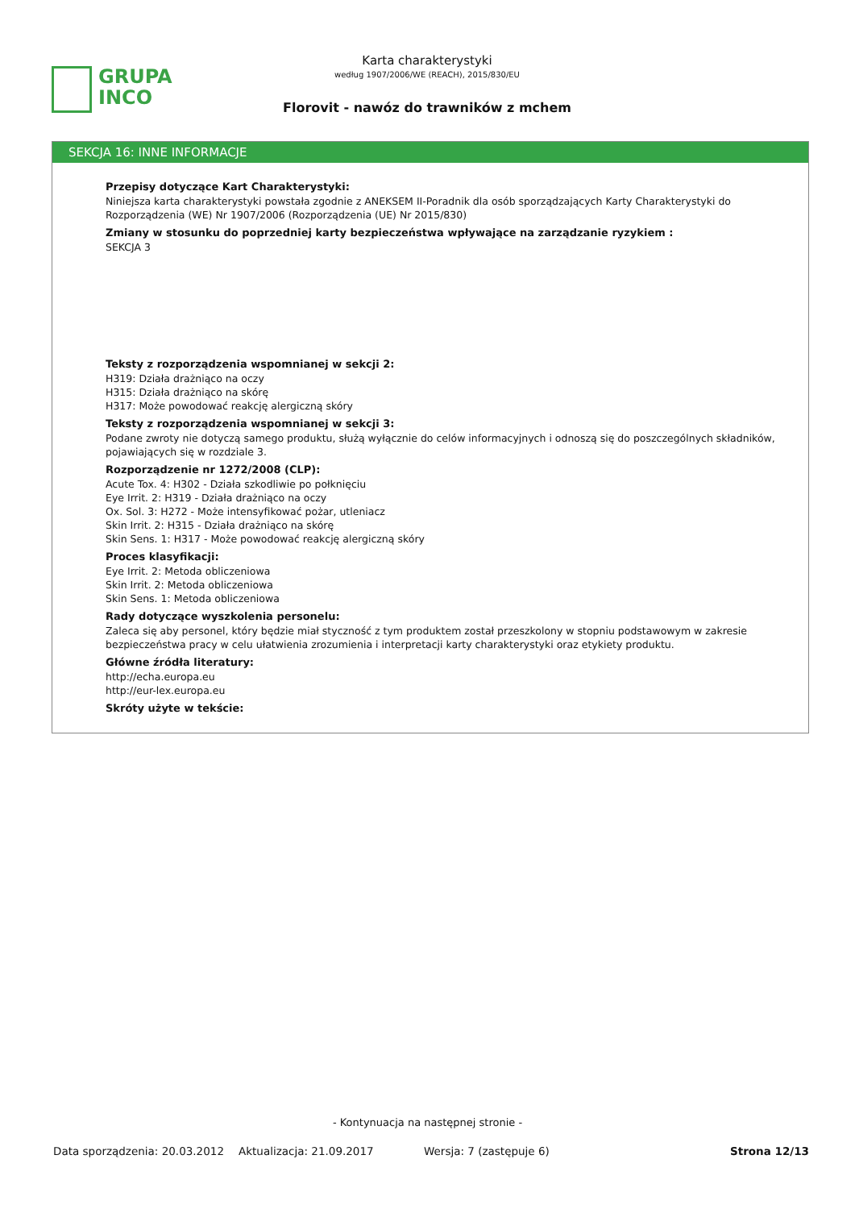GRUPA
INCO
Karta charakterystyki
według 1907/2006/WE (REACH), 2015/830/EU
Florovit - nawóz do trawników z mchem
SEKCJA 16: INNE INFORMACJE
Przepisy dotyczące Kart Charakterystyki:
Niniejsza karta charakterystyki powstała zgodnie z ANEKSEM II-Poradnik dla osób sporządzających Karty Charakterystyki do Rozporządzenia (WE) Nr 1907/2006 (Rozporządzenia (UE) Nr 2015/830)
Zmiany w stosunku do poprzedniej karty bezpieczeństwa wpływające na zarządzanie ryzykiem :
SEKCJA 3
Teksty z rozporządzenia wspomnianej w sekcji 2:
H319: Działa drażniąco na oczy
H315: Działa drażniąco na skórę
H317: Może powodować reakcję alergiczną skóry
Teksty z rozporządzenia wspomnianej w sekcji 3:
Podane zwroty nie dotyczą samego produktu, służą wyłącznie do celów informacyjnych i odnoszą się do poszczególnych składników, pojawiających się w rozdziale 3.
Rozporządzenie nr 1272/2008 (CLP):
Acute Tox. 4: H302 - Działa szkodliwie po połknięciu
Eye Irrit. 2: H319 - Działa drażniąco na oczy
Ox. Sol. 3: H272 - Może intensyfikować pożar, utleniacz
Skin Irrit. 2: H315 - Działa drażniąco na skórę
Skin Sens. 1: H317 - Może powodować reakcję alergiczną skóry
Proces klasyfikacji:
Eye Irrit. 2: Metoda obliczeniowa
Skin Irrit. 2: Metoda obliczeniowa
Skin Sens. 1: Metoda obliczeniowa
Rady dotyczące wyszkolenia personelu:
Zaleca się aby personel, który będzie miał styczność z tym produktem został przeszkolony w stopniu podstawowym w zakresie bezpieczeństwa pracy w celu ułatwienia zrozumienia i interpretacji karty charakterystyki oraz etykiety produktu.
Główne źródła literatury:
http://echa.europa.eu
http://eur-lex.europa.eu
Skróty użyte w tekście:
- Kontynuacja na następnej stronie -
Data sporządzenia: 20.03.2012 Aktualizacja: 21.09.2017 Wersja: 7 (zastępuje 6) Strona 12/13